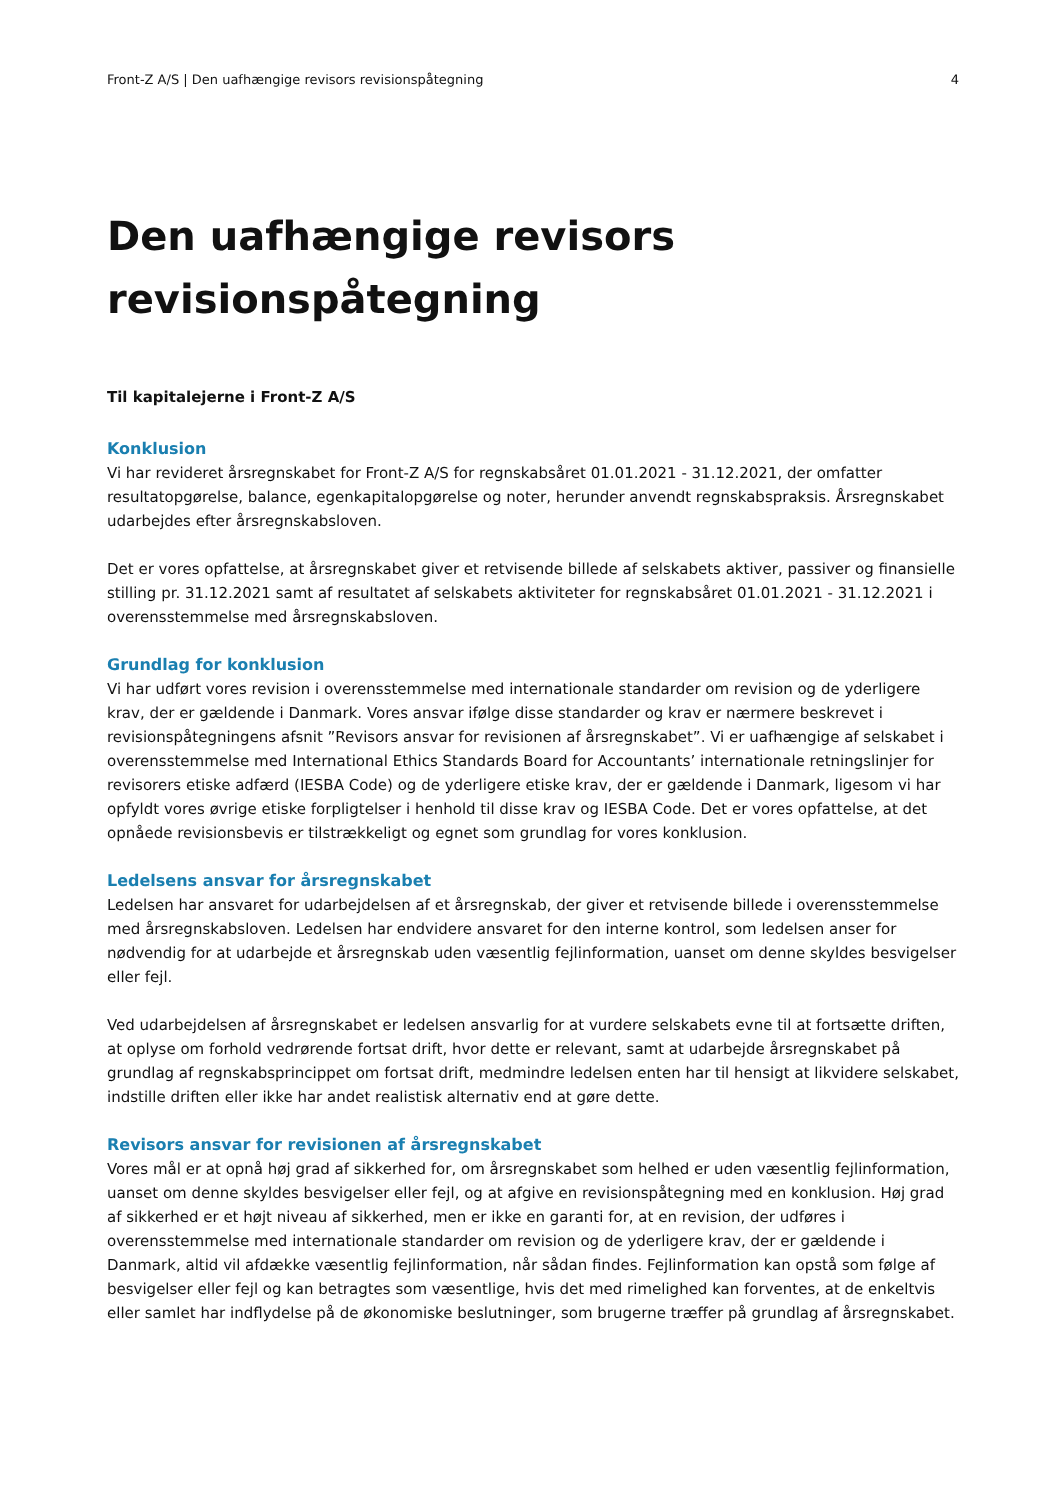Front-Z A/S | Den uafhængige revisors revisionspåtegning 4
Den uafhængige revisors revisionspåtegning
Til kapitalejerne i Front-Z A/S
Konklusion
Vi har revideret årsregnskabet for Front-Z A/S for regnskabsåret 01.01.2021 - 31.12.2021, der omfatter resultatopgørelse, balance, egenkapitalopgørelse og noter, herunder anvendt regnskabspraksis. Årsregnskabet udarbejdes efter årsregnskabsloven.
Det er vores opfattelse, at årsregnskabet giver et retvisende billede af selskabets aktiver, passiver og finansielle stilling pr. 31.12.2021 samt af resultatet af selskabets aktiviteter for regnskabsåret 01.01.2021 - 31.12.2021 i overensstemmelse med årsregnskabsloven.
Grundlag for konklusion
Vi har udført vores revision i overensstemmelse med internationale standarder om revision og de yderligere krav, der er gældende i Danmark. Vores ansvar ifølge disse standarder og krav er nærmere beskrevet i revisionspåtegningens afsnit ”Revisors ansvar for revisionen af årsregnskabet”. Vi er uafhængige af selskabet i overensstemmelse med International Ethics Standards Board for Accountants’ internationale retningslinjer for revisorers etiske adfærd (IESBA Code) og de yderligere etiske krav, der er gældende i Danmark, ligesom vi har opfyldt vores øvrige etiske forpligtelser i henhold til disse krav og IESBA Code. Det er vores opfattelse, at det opnåede revisionsbevis er tilstrækkeligt og egnet som grundlag for vores konklusion.
Ledelsens ansvar for årsregnskabet
Ledelsen har ansvaret for udarbejdelsen af et årsregnskab, der giver et retvisende billede i overensstemmelse med årsregnskabsloven. Ledelsen har endvidere ansvaret for den interne kontrol, som ledelsen anser for nødvendig for at udarbejde et årsregnskab uden væsentlig fejlinformation, uanset om denne skyldes besvigelser eller fejl.
Ved udarbejdelsen af årsregnskabet er ledelsen ansvarlig for at vurdere selskabets evne til at fortsætte driften, at oplyse om forhold vedrørende fortsat drift, hvor dette er relevant, samt at udarbejde årsregnskabet på grundlag af regnskabsprincippet om fortsat drift, medmindre ledelsen enten har til hensigt at likvidere selskabet, indstille driften eller ikke har andet realistisk alternativ end at gøre dette.
Revisors ansvar for revisionen af årsregnskabet
Vores mål er at opnå høj grad af sikkerhed for, om årsregnskabet som helhed er uden væsentlig fejlinformation, uanset om denne skyldes besvigelser eller fejl, og at afgive en revisionspåtegning med en konklusion. Høj grad af sikkerhed er et højt niveau af sikkerhed, men er ikke en garanti for, at en revision, der udføres i overensstemmelse med internationale standarder om revision og de yderligere krav, der er gældende i Danmark, altid vil afdække væsentlig fejlinformation, når sådan findes. Fejlinformation kan opstå som følge af besvigelser eller fejl og kan betragtes som væsentlige, hvis det med rimelighed kan forventes, at de enkeltvis eller samlet har indflydelse på de økonomiske beslutninger, som brugerne træffer på grundlag af årsregnskabet.